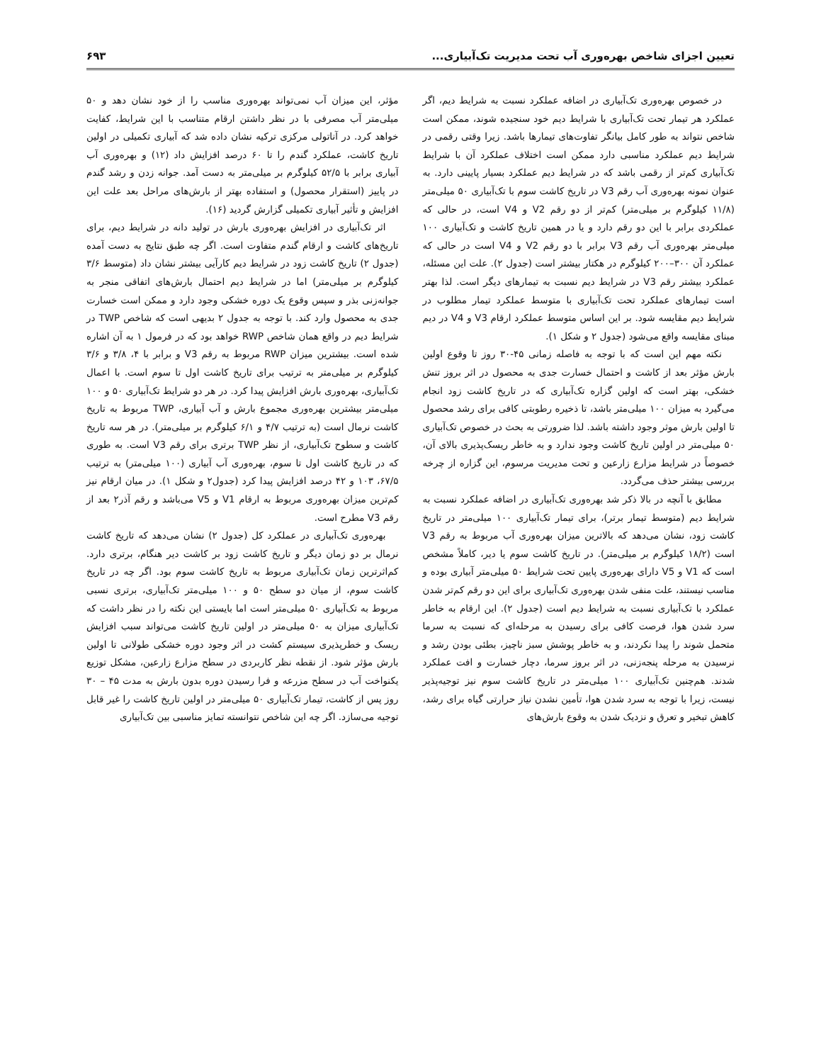تعیین اجزای شاخص بهره‌وری آب تحت مدیریت تک‌آبیاری... ۶۹۳
در خصوص بهره‌وری تک‌آبیاری در اضافه عملکرد نسبت به شرایط دیم، اگر عملکرد هر تیمار تحت تک‌آبیاری با شرایط دیم خود سنجیده شوند، ممکن است شاخص نتواند به طور کامل بیانگر تفاوت‌های تیمارها باشد. زیرا وقتی رقمی در شرایط دیم عملکرد مناسبی دارد ممکن است اختلاف عملکرد آن با شرایط تک‌آبیاری کم‌تر از رقمی باشد که در شرایط دیم عملکرد بسیار پایینی دارد. به عنوان نمونه بهره‌وری آب رقم V3 در تاریخ کاشت سوم با تک‌آبیاری ۵۰ میلی‌متر (۱۱/۸ کیلوگرم بر میلی‌متر) کم‌تر از دو رقم V2 و V4 است، در حالی که عملکردی برابر با این دو رقم دارد و یا در همین تاریخ کاشت و تک‌آبیاری ۱۰۰ میلی‌متر بهره‌وری آب رقم V3 برابر با دو رقم V2 و V4 است در حالی که عملکرد آن ۳۰۰–۲۰۰ کیلوگرم در هکتار بیشتر است (جدول ۲). علت این مسئله، عملکرد بیشتر رقم V3 در شرایط دیم نسبت به تیمارهای دیگر است. لذا بهتر است تیمارهای عملکرد تحت تک‌آبیاری با متوسط عملکرد تیمار مطلوب در شرایط دیم مقایسه شود. بر این اساس متوسط عملکرد ارقام V3 و V4 در دیم مبنای مقایسه واقع می‌شود (جدول ۲ و شکل ۱).
نکته مهم این است که با توجه به فاصله زمانی ۴۵-۳۰ روز تا وقوع اولین بارش مؤثر بعد از کاشت و احتمال خسارت جدی به محصول در اثر بروز تنش خشکی، بهتر است که اولین گزاره تک‌آبیاری که در تاریخ کاشت زود انجام می‌گیرد به میزان ۱۰۰ میلی‌متر باشد، تا ذخیره رطوبتی کافی برای رشد محصول تا اولین بارش موثر وجود داشته باشد. لذا ضرورتی به بحث در خصوص تک‌آبیاری ۵۰ میلی‌متر در اولین تاریخ کاشت وجود ندارد و به خاطر ریسک‌پذیری بالای آن، خصوصاً در شرایط مزارع زارعین و تحت مدیریت مرسوم، این گزاره از چرخه بررسی بیشتر حذف می‌گردد.
مطابق با آنچه در بالا ذکر شد بهره‌وری تک‌آبیاری در اضافه عملکرد نسبت به شرایط دیم (متوسط تیمار برتر)، برای تیمار تک‌آبیاری ۱۰۰ میلی‌متر در تاریخ کاشت زود، نشان می‌دهد که بالاترین میزان بهره‌وری آب مربوط به رقم V3 است (۱۸/۲ کیلوگرم بر میلی‌متر). در تاریخ کاشت سوم یا دیر، کاملاً مشخص است که V1 و V5 دارای بهره‌وری پایین تحت شرایط ۵۰ میلی‌متر آبیاری بوده و مناسب نیستند، علت منفی شدن بهره‌وری تک‌آبیاری برای این دو رقم کم‌تر شدن عملکرد با تک‌آبیاری نسبت به شرایط دیم است (جدول ۲). این ارقام به خاطر سرد شدن هوا، فرصت کافی برای رسیدن به مرحله‌ای که نسبت به سرما متحمل شوند را پیدا نکردند، و به خاطر پوشش سبز ناچیز، بطئی بودن رشد و نرسیدن به مرحله پنجه‌زنی، در اثر بروز سرما، دچار خسارت و افت عملکرد شدند. هم‌چنین تک‌آبیاری ۱۰۰ میلی‌متر در تاریخ کاشت سوم نیز توجیه‌پذیر نیست، زیرا با توجه به سرد شدن هوا، تأمین نشدن نیاز حرارتی گیاه برای رشد، کاهش تبخیر و تعرق و نزدیک شدن به وقوع بارش‌های
مؤثر، این میزان آب نمی‌تواند بهره‌وری مناسب را از خود نشان دهد و ۵۰ میلی‌متر آب مصرفی با در نظر داشتن ارقام متناسب با این شرایط، کفایت خواهد کرد. در آناتولی مرکزی ترکیه نشان داده شد که آبیاری تکمیلی در اولین تاریخ کاشت، عملکرد گندم را تا ۶۰ درصد افزایش داد (۱۲) و بهره‌وری آب آبیاری برابر با ۵۲/۵ کیلوگرم بر میلی‌متر به دست آمد. جوانه زدن و رشد گندم در پاییز (استقرار محصول) و استفاده بهتر از بارش‌های مراحل بعد علت این افزایش و تأثیر آبیاری تکمیلی گزارش گردید (۱۶).
اثر تک‌آبیاری در افزایش بهره‌وری بارش در تولید دانه در شرایط دیم، برای تاریخ‌های کاشت و ارقام گندم متفاوت است. اگر چه طبق نتایج به دست آمده (جدول ۲) تاریخ کاشت زود در شرایط دیم کارآیی بیشتر نشان داد (متوسط ۳/۶ کیلوگرم بر میلی‌متر) اما در شرایط دیم احتمال بارش‌های اتفاقی منجر به جوانه‌زنی بذر و سپس وقوع یک دوره خشکی وجود دارد و ممکن است خسارت جدی به محصول وارد کند. با توجه به جدول ۲ بدیهی است که شاخص TWP در شرایط دیم در واقع همان شاخص RWP خواهد بود که در فرمول ۱ به آن اشاره شده است. بیشترین میزان RWP مربوط به رقم V3 و برابر با ۴، ۳/۸ و ۳/۶ کیلوگرم بر میلی‌متر به ترتیب برای تاریخ کاشت اول تا سوم است. با اعمال تک‌آبیاری، بهره‌وری بارش افزایش پیدا کرد. در هر دو شرایط تک‌آبیاری ۵۰ و ۱۰۰ میلی‌متر بیشترین بهره‌وری مجموع بارش و آب آبیاری، TWP مربوط به تاریخ کاشت نرمال است (به ترتیب ۴/۷ و ۶/۱ کیلوگرم بر میلی‌متر). در هر سه تاریخ کاشت و سطوح تک‌آبیاری، از نظر TWP برتری برای رقم V3 است. به طوری که در تاریخ کاشت اول تا سوم، بهره‌وری آب آبیاری (۱۰۰ میلی‌متر) به ترتیب ۶۷/۵، ۱۰۳ و ۴۲ درصد افزایش پیدا کرد (جدول۲ و شکل ۱). در میان ارقام نیز کم‌ترین میزان بهره‌وری مربوط به ارقام V1 و V5 می‌باشد و رقم آذر۲ بعد از رقم V3 مطرح است.
بهره‌وری تک‌آبیاری در عملکرد کل (جدول ۲) نشان می‌دهد که تاریخ کاشت نرمال بر دو زمان دیگر و تاریخ کاشت زود بر کاشت دیر هنگام، برتری دارد. کم‌اثرترین زمان تک‌آبیاری مربوط به تاریخ کاشت سوم بود. اگر چه در تاریخ کاشت سوم، از میان دو سطح ۵۰ و ۱۰۰ میلی‌متر تک‌آبیاری، برتری نسبی مربوط به تک‌آبیاری ۵۰ میلی‌متر است اما بایستی این نکته را در نظر داشت که تک‌آبیاری میزان به ۵۰ میلی‌متر در اولین تاریخ کاشت می‌تواند سبب افزایش ریسک و خطرپذیری سیستم کشت در اثر وجود دوره خشکی طولانی تا اولین بارش مؤثر شود. از نقطه نظر کاربردی در سطح مزارع زارعین، مشکل توزیع یکنواخت آب در سطح مزرعه و فرا رسیدن دوره بدون بارش به مدت ۴۵ – ۳۰ روز پس از کاشت، تیمار تک‌آبیاری ۵۰ میلی‌متر در اولین تاریخ کاشت را غیر قابل توجیه می‌سازد. اگر چه این شاخص نتوانسته تمایز مناسبی بین تک‌آبیاری